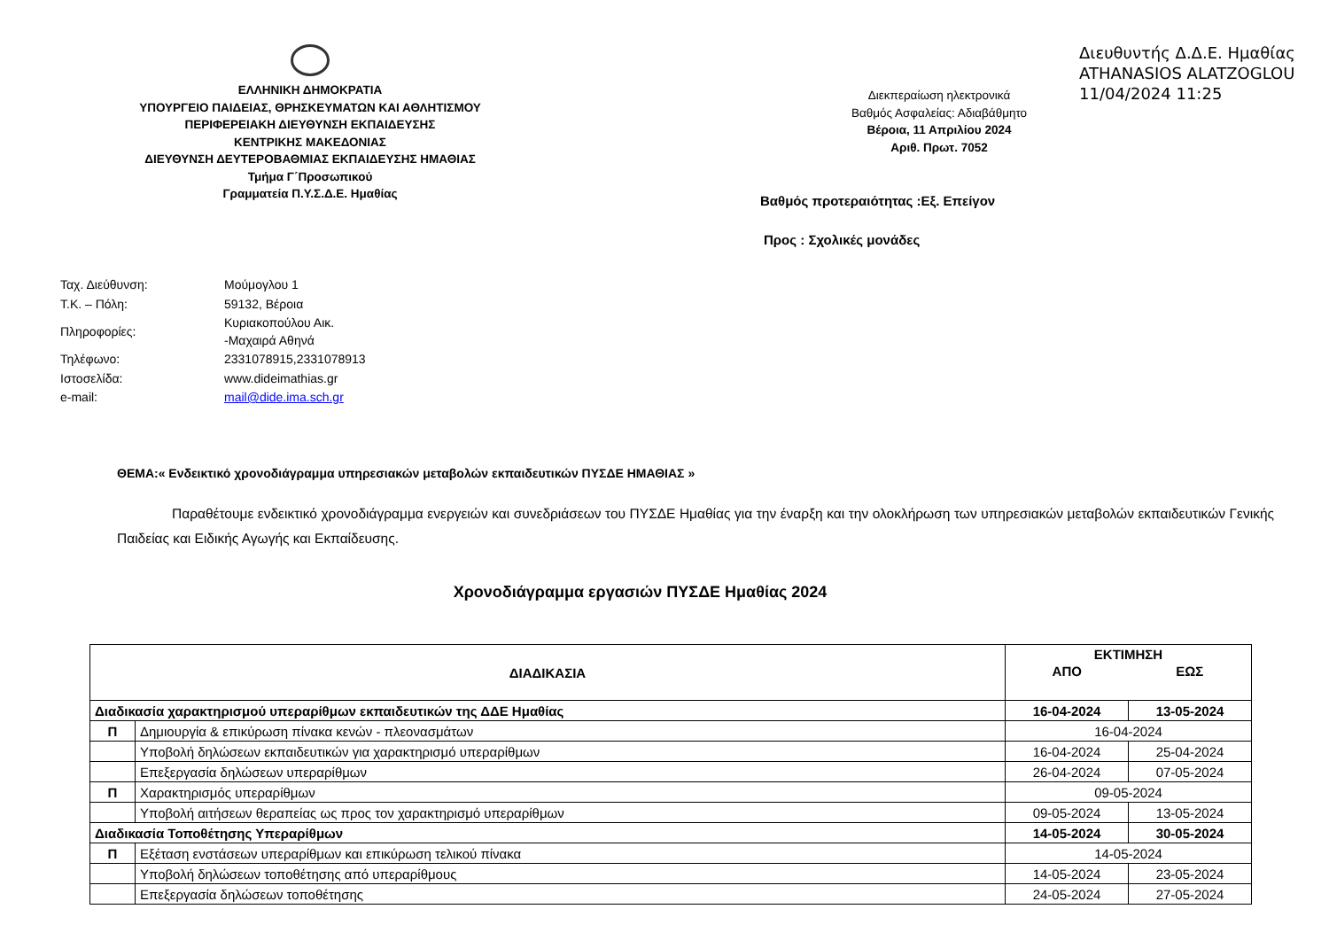ΕΛΛΗΝΙΚΗ ΔΗΜΟΚΡΑΤΙΑ
ΥΠΟΥΡΓΕΙΟ ΠΑΙΔΕΙΑΣ, ΘΡΗΣΚΕΥΜΑΤΩΝ ΚΑΙ ΑΘΛΗΤΙΣΜΟΥ
ΠΕΡΙΦΕΡΕΙΑΚΗ ΔΙΕΥΘΥΝΣΗ ΕΚΠΑΙΔΕΥΣΗΣ
ΚΕΝΤΡΙΚΗΣ ΜΑΚΕΔΟΝΙΑΣ
ΔΙΕΥΘΥΝΣΗ ΔΕΥΤΕΡΟΒΑΘΜΙΑΣ ΕΚΠΑΙΔΕΥΣΗΣ ΗΜΑΘΙΑΣ
Τμήμα Γ΄Προσωπικού
Γραμματεία Π.Υ.Σ.Δ.Ε. Ημαθίας
Διευθυντής Δ.Δ.Ε. Ημαθίας
ATHANASIOS ALATZOGLOU
11/04/2024 11:25
Διεκπεραίωση ηλεκτρονικά
Βαθμός Ασφαλείας: Αδιαβάθμητο
Βέροια, 11 Απριλίου 2024
Αριθ. Πρωτ. 7052
Βαθμός προτεραιότητας :Εξ. Επείγον
Προς : Σχολικές μονάδες
| Ταχ. Διεύθυνση: | Μούμογλου 1 |
| Τ.Κ. – Πόλη: | 59132, Βέροια |
| Πληροφορίες: | Κυριακοπούλου Αικ. -Μαχαιρά Αθηνά |
| Τηλέφωνο: | 2331078915,2331078913 |
| Ιστοσελίδα: | www.dideimathias.gr |
| e-mail: | mail@dide.ima.sch.gr |
ΘΕΜΑ:« Ενδεικτικό χρονοδιάγραμμα υπηρεσιακών μεταβολών εκπαιδευτικών ΠΥΣΔΕ ΗΜΑΘΙΑΣ »
Παραθέτουμε ενδεικτικό χρονοδιάγραμμα ενεργειών και συνεδριάσεων του ΠΥΣΔΕ Ημαθίας για την έναρξη και την ολοκλήρωση των υπηρεσιακών μεταβολών εκπαιδευτικών Γενικής Παιδείας και Ειδικής Αγωγής και Εκπαίδευσης.
Χρονοδιάγραμμα εργασιών ΠΥΣΔΕ Ημαθίας 2024
| ΔΙΑΔΙΚΑΣΙΑ | | ΕΚΤΙΜΗΣΗ | |
| --- | --- | --- | --- |
| | | ΑΠΟ | ΕΩΣ |
| Διαδικασία χαρακτηρισμού υπεραρίθμων εκπαιδευτικών της ΔΔΕ Ημαθίας | | 16-04-2024 | 13-05-2024 |
| Π | Δημιουργία & επικύρωση πίνακα κενών - πλεονασμάτων | 16-04-2024 | |
| | Υποβολή δηλώσεων εκπαιδευτικών για χαρακτηρισμό υπεραρίθμων | 16-04-2024 | 25-04-2024 |
| | Επεξεργασία δηλώσεων υπεραρίθμων | 26-04-2024 | 07-05-2024 |
| Π | Χαρακτηρισμός υπεραρίθμων | 09-05-2024 | |
| | Υποβολή αιτήσεων θεραπείας ως προς τον χαρακτηρισμό υπεραρίθμων | 09-05-2024 | 13-05-2024 |
| Διαδικασία Τοποθέτησης Υπεραρίθμων | | 14-05-2024 | 30-05-2024 |
| Π | Εξέταση ενστάσεων υπεραρίθμων και επικύρωση τελικού πίνακα | 14-05-2024 | |
| | Υποβολή δηλώσεων τοποθέτησης από υπεραρίθμους | 14-05-2024 | 23-05-2024 |
| | Επεξεργασία δηλώσεων τοποθέτησης | 24-05-2024 | 27-05-2024 |